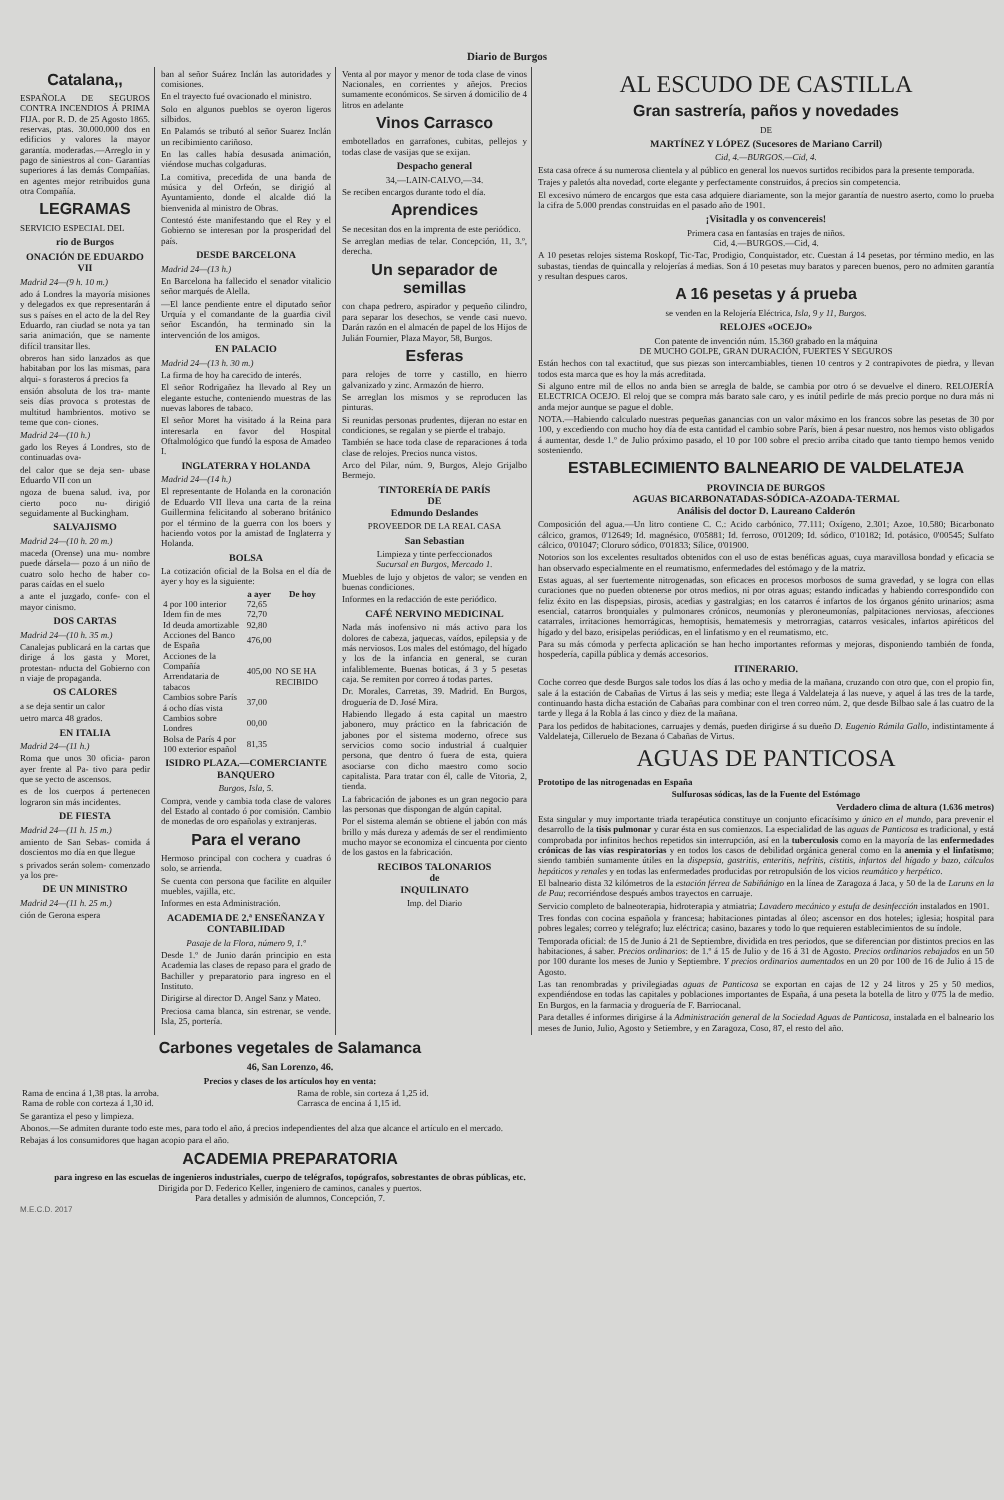Diario de Burgos
Catalana,,
ESPAÑOLA DE SEGUROS CONTRA INCENDIOS Á PRIMA FIJA. por R. D. de 25 Agosto 1865. reservas, ptas. 30.000.000 dos en edificios y valores la mayor garantía. moderadas.—Arreglo in y pago de siniestros al con- Garantías superiores á las demás Compañías. en agentes mejor retribuidos guna otra Compañía.
LEGRAMAS
SERVICIO ESPECIAL DEL
rio de Burgos
ONACIÓN DE EDUARDO VII
Madrid 24—(9 h. 10 m.)
ado á Londres la mayoría misiones y delegados ex que representarán á sus s países en el acto de la del Rey Eduardo, ran ciudad se nota ya tan saria animación, que se namente difícil transitar lles.
obreros han sido lanzados as que habitaban por los las mismas, para alqui- s forasteros á precios fa
ensión absoluta de los tra- mante seis días provoca s protestas de multitud hambrientos. motivo se teme que con- ciones.
Madrid 24—(10 h.)
gado los Reyes á Londres, sto de continuadas ova-
del calor que se deja sen- ubase Eduardo VII con un
ngoza de buena salud. iva, por cierto poco nu- dirigió seguidamente al Buckingham.
SALVAJISMO
Madrid 24—(10 h. 20 m.)
maceda (Orense) una mu- nombre puede dársela— pozo á un niño de cuatro solo hecho de haber co- paras caídas en el suelo
a ante el juzgado, confe- con el mayor cinismo.
DOS CARTAS
Madrid 24—(10 h. 35 m.)
Canalejas publicará en la cartas que dirige á los gasta y Moret, protestan- nducta del Gobierno con n viaje de propaganda.
OS CALORES
a se deja sentir un calor
uetro marca 48 grados.
EN ITALIA
Madrid 24—(11 h.)
Roma que unos 30 oficia- paron ayer frente al Pa- tivo para pedir que se yecto de ascensos.
es de los cuerpos á pertenecen lograron sin más incidentes.
DE FIESTA
Madrid 24—(11 h. 15 m.)
amiento de San Sebas- comida á doscientos mo día en que llegue
s privados serán solem- comenzado ya los pre-
DE UN MINISTRO
Madrid 24—(11 h. 25 m.)
ción de Gerona espera
ban al señor Suárez Inclán las autoridades y comisiones.
En el trayecto fué ovacionado el ministro.
Solo en algunos pueblos se oyeron ligeros silbidos.
En Palamós se tributó al señor Suarez Inclán un recibimiento cariñoso.
En las calles había desusada animación, viéndose muchas colgaduras.
La comitiva, precedida de una banda de música y del Orfeón, se dirigió al Ayuntamiento, donde el alcalde dió la bienvenida al ministro de Obras.
Contestó éste manifestando que el Rey y el Gobierno se interesan por la prosperidad del país.
DESDE BARCELONA
Madrid 24—(13 h.)
En Barcelona ha fallecido el senador vitalicio señor marqués de Alella.
—El lance pendiente entre el diputado señor Urquía y el comandante de la guardia civil señor Escandón, ha terminado sin la intervención de los amigos.
EN PALACIO
Madrid 24—(13 h. 30 m.)
La firma de hoy ha carecido de interés.
El señor Rodrigañez ha llevado al Rey un elegante estuche, conteniendo muestras de las nuevas labores de tabaco.
El señor Moret ha visitado á la Reina para interesarla en favor del Hospital Oftalmológico que fundó la esposa de Amadeo I.
INGLATERRA Y HOLANDA
Madrid 24—(14 h.)
El representante de Holanda en la coronación de Eduardo VII lleva una carta de la reina Guillermina felicitando al soberano británico por el término de la guerra con los boers y haciendo votos por la amistad de Inglaterra y Holanda.
BOLSA
La cotización oficial de la Bolsa en el día de ayer y hoy es la siguiente:
| | a ayer | De hoy |
| --- | --- | --- |
| 4 por 100 interior | 72,65 | NO SE HA RECIBIDO |
| Idem fin de mes | 72,70 | |
| Id deuda amortizable | 92,80 | |
| Acciones del Banco de España | 476,00 | |
| Acciones de la Compañía Arrendataria de tabacos | 405,00 | |
| Cambios sobre París á ocho días vista | 37,00 | |
| Cambios sobre Londres | 00,00 | |
| Bolsa de París 4 por 100 exterior español | 81,35 | |
ISIDRO PLAZA.—COMERCIANTE BANQUERO
Burgos, Isla, 5.
Compra, vende y cambia toda clase de valores del Estado al contado ó por comisión. Cambio de monedas de oro españolas y extranjeras.
Para el verano
Hermoso principal con cochera y cuadras ó solo, se arrienda.
Se cuenta con persona que facilite en alquiler muebles, vajilla, etc.
Informes en esta Administración.
ACADEMIA DE 2.ª ENSEÑANZA Y CONTABILIDAD
Pasaje de la Flora, número 9, 1.º
Desde 1.º de Junio darán principio en esta Academia las clases de repaso para el grado de Bachiller y preparatorio para ingreso en el Instituto.
Dirigirse al director D. Angel Sanz y Mateo.
Preciosa cama blanca, sin estrenar, se vende. Isla, 25, portería.
Venta al por mayor y menor de toda clase de vinos Nacionales, en corrientes y añejos. Precios sumamente económicos. Se sirven á domicilio de 4 litros en adelante
Vinos Carrasco
embotellados en garrafones, cubitas, pellejos y todas clase de vasijas que se exijan.
Despacho general
34,—LAIN-CALVO,—34.
Se reciben encargos durante todo el día.
Aprendices
Se necesitan dos en la imprenta de este periódico.
Se arreglan medias de telar. Concepción, 11, 3.º, derecha.
Un separador de semillas
con chapa pedrero, aspirador y pequeño cilindro, para separar los desechos, se vende casi nuevo. Darán razón en el almacén de papel de los Hijos de Julián Fournier, Plaza Mayor, 58, Burgos.
Esferas
para relojes de torre y castillo, en hierro galvanizado y zinc. Armazón de hierro.
Se arreglan los mismos y se reproducen las pinturas.
Si reunidas personas prudentes, dijeran no estar en condiciones, se regalan y se pierde el trabajo.
También se hace toda clase de reparaciones á toda clase de relojes. Precios nunca vistos.
Arco del Pilar, núm. 9, Burgos, Alejo Grijalbo Bermejo.
TINTORERÍA DE PARÍS
DE
Edmundo Deslandes
PROVEEDOR DE LA REAL CASA
San Sebastian
Limpieza y tinte perfeccionados
Sucursal en Burgos, Mercado 1.
Muebles de lujo y objetos de valor; se venden en buenas condiciones.
Informes en la redacción de este periódico.
CAFÉ NERVINO MEDICINAL
Nada más inofensivo ni más activo para los dolores de cabeza, jaquecas, vaídos, epilepsia y de más nerviosos. Los males del estómago, del hígado y los de la infancia en general, se curan infaliblemente. Buenas boticas, á 3 y 5 pesetas caja. Se remiten por correo á todas partes.
Dr. Morales, Carretas, 39. Madrid. En Burgos, droguería de D. José Mira.
Habiendo llegado á esta capital un maestro jabonero, muy práctico en la fabricación de jabones por el sistema moderno, ofrece sus servicios como socio industrial á cualquier persona, que dentro ó fuera de esta, quiera asociarse con dicho maestro como socio capitalista. Para tratar con él, calle de Vitoria, 2, tienda.
La fabricación de jabones es un gran negocio para las personas que dispongan de algún capital.
Por el sistema alemán se obtiene el jabón con más brillo y más dureza y además de ser el rendimiento mucho mayor se economiza el cincuenta por ciento de los gastos en la fabricación.
RECIBOS TALONARIOS
de
INQUILINATO
Imp. del Diario
AL ESCUDO DE CASTILLA
Gran sastrería, paños y novedades
DE
MARTÍNEZ Y LÓPEZ (Sucesores de Mariano Carril)
Cid, 4.—BURGOS.—Cid, 4.
Esta casa ofrece á su numerosa clientela y al público en general los nuevos surtidos recibidos para la presente temporada.
Trajes y paletós alta novedad, corte elegante y perfectamente construidos, á precios sin competencia.
El excesivo número de encargos que esta casa adquiere diariamente, son la mejor garantía de nuestro aserto, como lo prueba la cifra de 5.000 prendas construidas en el pasado año de 1901.
¡Visitadla y os convencereis!
Primera casa en fantasías en trajes de niños.
Cid, 4.—BURGOS.—Cid, 4.
A 10 pesetas relojes sistema Roskopf, Tic-Tac, Prodigio, Conquistador, etc. Cuestan á 14 pesetas, por término medio, en las subastas, tiendas de quincalla y relojerías á medias. Son á 10 pesetas muy baratos y parecen buenos, pero no admiten garantía y resultan despues caros.
A 16 pesetas y á prueba
se venden en la Relojería Eléctrica, Isla, 9 y 11, Burgos.
RELOJES «OCEJO»
Con patente de invención núm. 15.360 grabado en la máquina
DE MUCHO GOLPE, GRAN DURACIÓN, FUERTES Y SEGUROS
Están hechos con tal exactitud, que sus piezas son intercambiables, tienen 10 centros y 2 contrapivotes de piedra, y llevan todos esta marca que es hoy la más acreditada.
Si alguno entre mil de ellos no anda bien se arregla de balde, se cambia por otro ó se devuelve el dinero. RELOJERÍA ELECTRICA OCEJO. El reloj que se compra más barato sale caro, y es inútil pedirle de más precio porque no dura más ni anda mejor aunque se pague el doble.
NOTA.—Habiendo calculado nuestras pequeñas ganancias con un valor máximo en los francos sobre las pesetas de 30 por 100, y excediendo con mucho hoy día de esta cantidad el cambio sobre París, bien á pesar nuestro, nos hemos visto obligados á aumentar, desde 1.º de Julio próximo pasado, el 10 por 100 sobre el precio arriba citado que tanto tiempo hemos venido sosteniendo.
ESTABLECIMIENTO BALNEARIO DE VALDELATEJA
PROVINCIA DE BURGOS
AGUAS BICARBONATADAS-SÓDICA-AZOADA-TERMAL
Análisis del doctor D. Laureano Calderón
Composición del agua.—Un litro contiene C. C.: Acido carbónico, 77.111; Oxígeno, 2.301; Azoe, 10.580; Bicarbonato cálcico, gramos, 0'12649; Id. magnésico, 0'05881; Id. ferroso, 0'01209; Id. sódico, 0'10182; Id. potásico, 0'00545; Sulfato cálcico, 0'01047; Cloruro sódico, 0'01833; Sílice, 0'01900.
Notorios son los excelentes resultados obtenidos con el uso de estas benéficas aguas, cuya maravillosa bondad y eficacia se han observado especialmente en el reumatismo, enfermedades del estómago y de la matriz.
Estas aguas, al ser fuertemente nitrogenadas, son eficaces en procesos morbosos de suma gravedad, y se logra con ellas curaciones que no pueden obtenerse por otros medios, ni por otras aguas; estando indicadas y habiendo correspondido con feliz éxito en las dispepsias, pirosis, acedias y gastralgias; en los catarros é infartos de los órganos génito urinarios; asma esencial, catarros bronquiales y pulmonares crónicos, neumonías y pleroneumonías, palpitaciones nerviosas, afecciones catarrales, irritaciones hemorrágicas, hemoptisis, hematemesis y metrorragias, catarros vesicales, infartos apiréticos del hígado y del bazo, erisipelas periódicas, en el linfatismo y en el reumatismo, etc.
Para su más cómoda y perfecta aplicación se han hecho importantes reformas y mejoras, disponiendo también de fonda, hospedería, capilla pública y demás accesorios.
ITINERARIO.
Coche correo que desde Burgos sale todos los días á las ocho y media de la mañana, cruzando con otro que, con el propio fin, sale á la estación de Cabañas de Virtus á las seis y media; este llega á Valdelateja á las nueve, y aquel á las tres de la tarde, continuando hasta dicha estación de Cabañas para combinar con el tren correo núm. 2, que desde Bilbao sale á las cuatro de la tarde y llega á la Robla á las cinco y diez de la mañana.
Para los pedidos de habitaciones, carruajes y demás, pueden dirigirse á su dueño D. Eugenio Rámila Gallo, indistintamente á Valdelateja, Cilleruelo de Bezana ó Cabañas de Virtus.
AGUAS DE PANTICOSA
Prototipo de las nitrogenadas en España
Sulfurosas sódicas, las de la Fuente del Estómago
Verdadero clima de altura (1.636 metros)
Esta singular y muy importante triada terapéutica constituye un conjunto eficacísimo y único en el mundo, para prevenir el desarrollo de la tisis pulmonar y curar ésta en sus comienzos. La especialidad de las aguas de Panticosa es tradicional, y está comprobada por infinitos hechos repetidos sin interrupción, así en la tuberculosis como en la mayoría de las enfermedades crónicas de las vías respiratorias y en todos los casos de debilidad orgánica general como en la anemia y el linfatismo; siendo también sumamente útiles en la dispepsia, gastritis, enteritis, nefritis, cistitis, infartos del hígado y bazo, cálculos hepáticos y renales y en todas las enfermedades producidas por retropulsión de los vicios reumático y herpético.
El balneario dista 32 kilómetros de la estación férrea de Sabiñánigo en la línea de Zaragoza á Jaca, y 50 de la de Laruns en la de Pau; recorriéndose después ambos trayectos en carruaje.
Servicio completo de balneoterapia, hidroterapia y atmiatria; Lavadero mecánico y estufa de desinfección instalados en 1901.
Tres fondas con cocina española y francesa; habitaciones pintadas al óleo; ascensor en dos hoteles; iglesia; hospital para pobres legales; correo y telégrafo; luz eléctrica; casino, bazares y todo lo que requieren establecimientos de su índole.
Temporada oficial: de 15 de Junio á 21 de Septiembre, dividida en tres periodos, que se diferencian por distintos precios en las habitaciones, á saber. Precios ordinarios: de 1.º á 15 de Julio y de 16 á 31 de Agosto. Precios ordinarios rebajados en un 50 por 100 durante los meses de Junio y Septiembre. Y precios ordinarios aumentados en un 20 por 100 de 16 de Julio á 15 de Agosto.
Las tan renombradas y privilegiadas aguas de Panticosa se exportan en cajas de 12 y 24 litros y 25 y 50 medios, expendiéndose en todas las capitales y poblaciones importantes de España, á una peseta la botella de litro y 0'75 la de medio. En Burgos, en la farmacia y droguería de F. Barriocanal.
Para detalles é informes dirigirse á la Administración general de la Sociedad Aguas de Panticosa, instalada en el balneario los meses de Junio, Julio, Agosto y Setiembre, y en Zaragoza, Coso, 87, el resto del año.
Carbones vegetales de Salamanca
46, San Lorenzo, 46.
Precios y clases de los artículos hoy en venta:
| Rama de encina á 1,38 ptas. la arroba. Rama de roble con corteza á 1,30 id. | Rama de roble, sin corteza á 1,25 id. Carrasca de encina á 1,15 id. |
Se garantiza el peso y limpieza.
Abonos.—Se admiten durante todo este mes, para todo el año, á precios independientes del alza que alcance el artículo en el mercado.
Rebajas á los consumidores que hagan acopio para el año.
ACADEMIA PREPARATORIA
para ingreso en las escuelas de ingenieros industriales, cuerpo de telégrafos, topógrafos, sobrestantes de obras públicas, etc.
Dirigida por D. Federico Keller, ingeniero de caminos, canales y puertos.
Para detalles y admisión de alumnos, Concepción, 7.
M.E.C.D. 2017